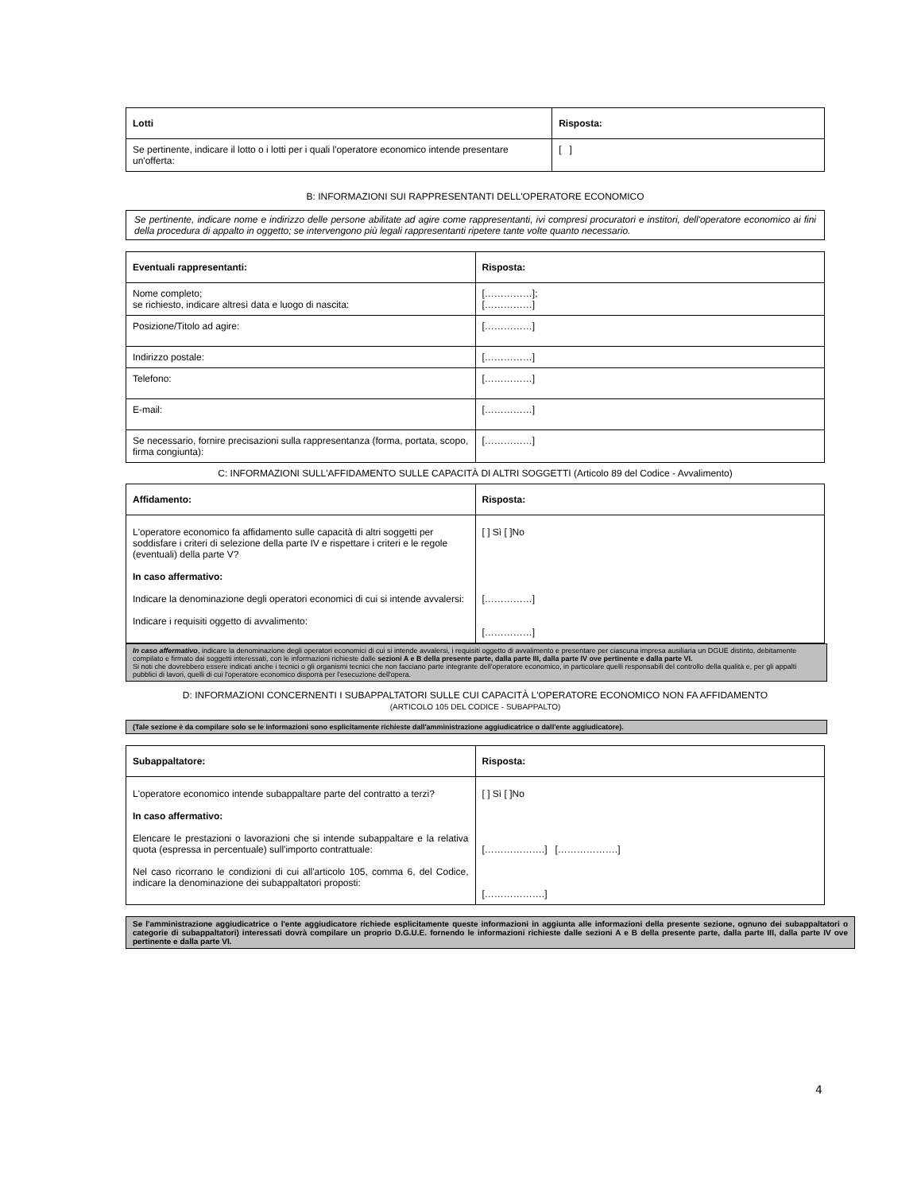| Lotti | Risposta: |
| --- | --- |
| Se pertinente, indicare il lotto o i lotti per i quali l'operatore economico intende presentare un'offerta: | [ ] |
B: INFORMAZIONI SUI RAPPRESENTANTI DELL'OPERATORE ECONOMICO
Se pertinente, indicare nome e indirizzo delle persone abilitate ad agire come rappresentanti, ivi compresi procuratori e institori, dell'operatore economico ai fini della procedura di appalto in oggetto; se intervengono più legali rappresentanti ripetere tante volte quanto necessario.
| Eventuali rappresentanti: | Risposta: |
| --- | --- |
| Nome completo; se richiesto, indicare altresì data e luogo di nascita: | [……………]; [……………] |
| Posizione/Titolo ad agire: | [……………] |
| Indirizzo postale: | [……………] |
| Telefono: | [……………] |
| E-mail: | [……………] |
| Se necessario, fornire precisazioni sulla rappresentanza (forma, portata, scopo, firma congiunta): | [……………] |
C: INFORMAZIONI SULL'AFFIDAMENTO SULLE CAPACITÀ DI ALTRI SOGGETTI (Articolo 89 del Codice - Avvalimento)
| Affidamento: | Risposta: |
| --- | --- |
| L'operatore economico fa affidamento sulle capacità di altri soggetti per soddisfare i criteri di selezione della parte IV e rispettare i criteri e le regole (eventuali) della parte V? In caso affermativo: Indicare la denominazione degli operatori economici di cui si intende avvalersi: Indicare i requisiti oggetto di avvalimento: | [ ] Sì [ ]No [……………] [……………] |
In caso affermativo, indicare la denominazione degli operatori economici di cui si intende avvalersi, i requisiti oggetto di avvalimento e presentare per ciascuna impresa ausiliaria un DGUE distinto, debitamente compilato e firmato dai soggetti interessati, con le informazioni richieste dalle sezioni A e B della presente parte, dalla parte III, dalla parte IV ove pertinente e dalla parte VI.
Si noti che dovrebbero essere indicati anche i tecnici o gli organismi tecnici che non facciano parte integrante dell'operatore economico, in particolare quelli responsabili del controllo della qualità e, per gli appalti pubblici di lavori, quelli di cui l'operatore economico disporrà per l'esecuzione dell'opera.
D: INFORMAZIONI CONCERNENTI I SUBAPPALTATORI SULLE CUI CAPACITÀ L'OPERATORE ECONOMICO NON FA AFFIDAMENTO
(ARTICOLO 105 DEL CODICE - SUBAPPALTO)
(Tale sezione è da compilare solo se le informazioni sono esplicitamente richieste dall'amministrazione aggiudicatrice o dall'ente aggiudicatore).
| Subappaltatore: | Risposta: |
| --- | --- |
| L'operatore economico intende subappaltare parte del contratto a terzi? In caso affermativo: Elencare le prestazioni o lavorazioni che si intende subappaltare e la relativa quota (espressa in percentuale) sull'importo contrattuale: Nel caso ricorrano le condizioni di cui all'articolo 105, comma 6, del Codice, indicare la denominazione dei subappaltatori proposti: | [ ] Sì [ ]No [……………….] [……………….] [……………….] |
Se l'amministrazione aggiudicatrice o l'ente aggiudicatore richiede esplicitamente queste informazioni in aggiunta alle informazioni della presente sezione, ognuno dei subappaltatori o categorie di subappaltatori) interessati dovrà compilare un proprio D.G.U.E. fornendo le informazioni richieste dalle sezioni A e B della presente parte, dalla parte III, dalla parte IV ove pertinente e dalla parte VI.
4